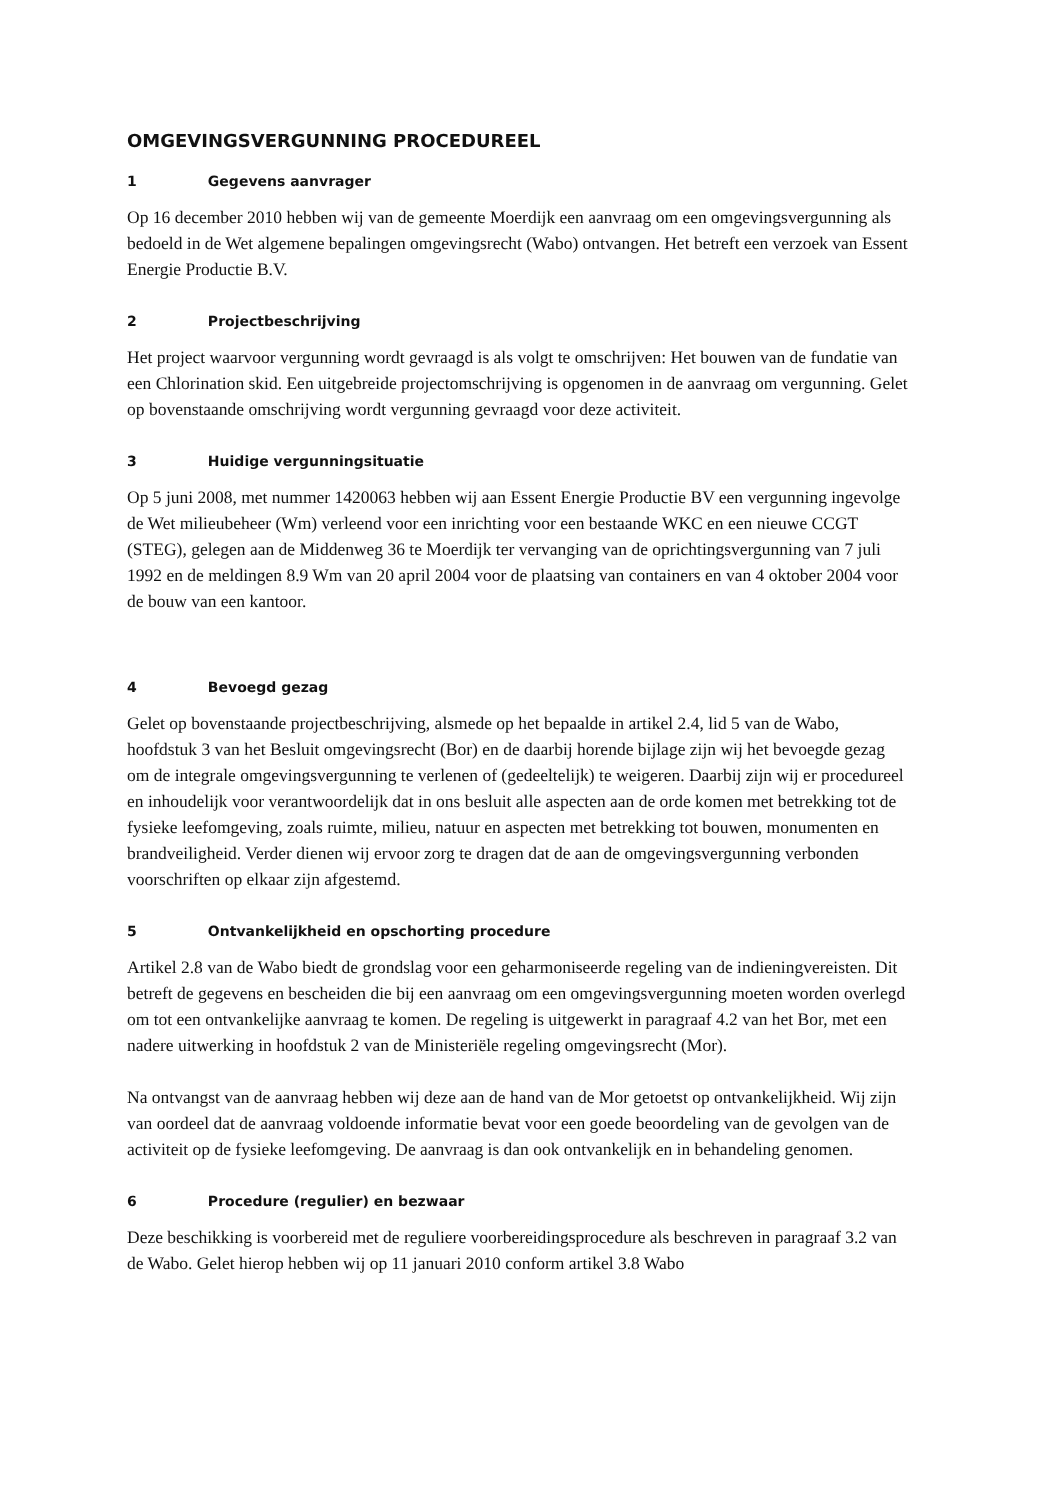OMGEVINGSVERGUNNING PROCEDUREEL
1 Gegevens aanvrager
Op 16 december 2010 hebben wij van de gemeente Moerdijk een aanvraag om een omgevingsvergunning als bedoeld in de Wet algemene bepalingen omgevingsrecht (Wabo) ontvangen. Het betreft een verzoek van Essent Energie Productie B.V.
2 Projectbeschrijving
Het project waarvoor vergunning wordt gevraagd is als volgt te omschrijven: Het bouwen van de fundatie van een Chlorination skid. Een uitgebreide projectomschrijving is opgenomen in de aanvraag om vergunning. Gelet op bovenstaande omschrijving wordt vergunning gevraagd voor deze activiteit.
3 Huidige vergunningsituatie
Op 5 juni 2008, met nummer 1420063 hebben wij aan Essent Energie Productie BV een vergunning ingevolge de Wet milieubeheer (Wm) verleend voor een inrichting voor een bestaande WKC en een nieuwe CCGT (STEG), gelegen aan de Middenweg 36 te Moerdijk ter vervanging van de oprichtingsvergunning van 7 juli 1992 en de meldingen 8.9 Wm van 20 april 2004 voor de plaatsing van containers en van 4 oktober 2004 voor de bouw van een kantoor.
4 Bevoegd gezag
Gelet op bovenstaande projectbeschrijving, alsmede op het bepaalde in artikel 2.4, lid 5 van de Wabo, hoofdstuk 3 van het Besluit omgevingsrecht (Bor) en de daarbij horende bijlage zijn wij het bevoegde gezag om de integrale omgevingsvergunning te verlenen of (gedeeltelijk) te weigeren. Daarbij zijn wij er procedureel en inhoudelijk voor verantwoordelijk dat in ons besluit alle aspecten aan de orde komen met betrekking tot de fysieke leefomgeving, zoals ruimte, milieu, natuur en aspecten met betrekking tot bouwen, monumenten en brandveiligheid. Verder dienen wij ervoor zorg te dragen dat de aan de omgevingsvergunning verbonden voorschriften op elkaar zijn afgestemd.
5 Ontvankelijkheid en opschorting procedure
Artikel 2.8 van de Wabo biedt de grondslag voor een geharmoniseerde regeling van de indieningvereisten. Dit betreft de gegevens en bescheiden die bij een aanvraag om een omgevingsvergunning moeten worden overlegd om tot een ontvankelijke aanvraag te komen. De regeling is uitgewerkt in paragraaf 4.2 van het Bor, met een nadere uitwerking in hoofdstuk 2 van de Ministeriële regeling omgevingsrecht (Mor).
Na ontvangst van de aanvraag hebben wij deze aan de hand van de Mor getoetst op ontvankelijkheid. Wij zijn van oordeel dat de aanvraag voldoende informatie bevat voor een goede beoordeling van de gevolgen van de activiteit op de fysieke leefomgeving. De aanvraag is dan ook ontvankelijk en in behandeling genomen.
6 Procedure (regulier) en bezwaar
Deze beschikking is voorbereid met de reguliere voorbereidingsprocedure als beschreven in paragraaf 3.2 van de Wabo. Gelet hierop hebben wij op 11 januari 2010 conform artikel 3.8 Wabo